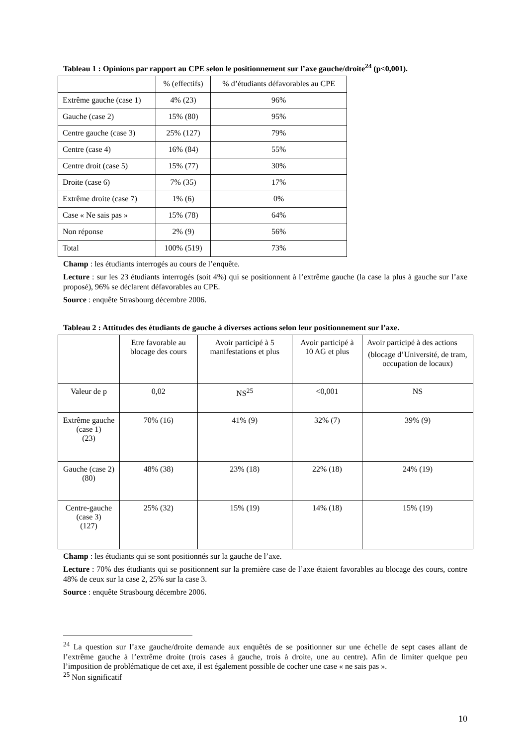Tableau 1 : Opinions par rapport au CPE selon le positionnement sur l’axe gauche/droite<sup>24</sup> (p<0,001).
| | % (effectifs) | % d’étudiants défavorables au CPE |
| Extrême gauche (case 1) | 4% (23) | 96% |
| Gauche (case 2) | 15% (80) | 95% |
| Centre gauche (case 3) | 25% (127) | 79% |
| Centre (case 4) | 16% (84) | 55% |
| Centre droit (case 5) | 15% (77) | 30% |
| Droite (case 6) | 7% (35) | 17% |
| Extrême droite (case 7) | 1% (6) | 0% |
| Case « Ne sais pas » | 15% (78) | 64% |
| Non réponse | 2% (9) | 56% |
| Total | 100% (519) | 73% |
Champ : les étudiants interrogés au cours de l’enquête.
Lecture : sur les 23 étudiants interrogés (soit 4%) qui se positionnent à l’extrême gauche (la case la plus à gauche sur l’axe proposé), 96% se déclarent défavorables au CPE.
Source : enquête Strasbourg décembre 2006.
Tableau 2 : Attitudes des étudiants de gauche à diverses actions selon leur positionnement sur l’axe.
| | Etre favorable au blocage des cours | Avoir participé à 5 manifestations et plus | Avoir participé à 10 AG et plus | Avoir participé à des actions (blocage d’Université, de tram, occupation de locaux) |
| Valeur de p | 0,02 | NS<sup>25</sup> | <0,001 | NS |
| Extrême gauche (case 1) (23) | 70% (16) | 41% (9) | 32% (7) | 39% (9) |
| Gauche (case 2) (80) | 48% (38) | 23% (18) | 22% (18) | 24% (19) |
| Centre-gauche (case 3) (127) | 25% (32) | 15% (19) | 14% (18) | 15% (19) |
Champ : les étudiants qui se sont positionnés sur la gauche de l’axe.
Lecture : 70% des étudiants qui se positionnent sur la première case de l’axe étaient favorables au blocage des cours, contre 48% de ceux sur la case 2, 25% sur la case 3.
Source : enquête Strasbourg décembre 2006.
<sup>24</sup> La question sur l’axe gauche/droite demande aux enquêtés de se positionner sur une échelle de sept cases allant de l’extrême gauche à l’extrême droite (trois cases à gauche, trois à droite, une au centre). Afin de limiter quelque peu l’imposition de problématique de cet axe, il est également possible de cocher une case « ne sais pas ».
<sup>25</sup> Non significatif
10